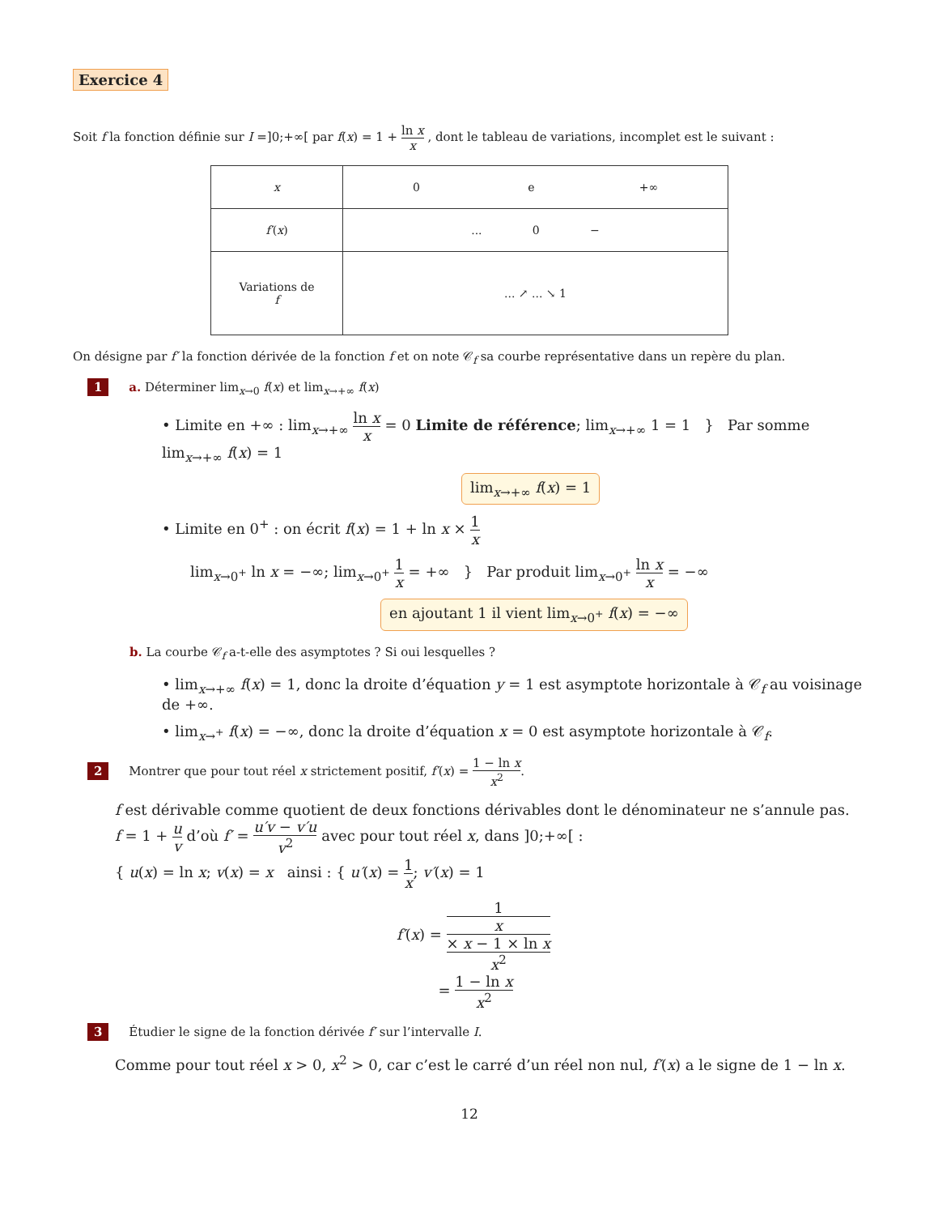Exercice 4
Soit f la fonction définie sur I =]0;+∞[ par f(x) = 1 + ln x x , dont le tableau de variations, incomplet est le suivant :
| x | 0 e +∞ |
| f′ ( x ) | ... 0 − |
| Variations de f | ... ↗ ... ↘ 1 |
On désigne par f′ la fonction dérivée de la fonction f et on note 𝒞<sub>f</sub> sa courbe représentative dans un repère du plan.
1 a. Déterminer lim<sub>x→0</sub> f(x) et lim<sub>x→+∞</sub> f(x)
• Limite en +∞ : lim<sub>x→+∞</sub> ln x x = 0 Limite de référence; lim<sub>x→+∞</sub> 1 = 1 } Par somme lim<sub>x→+∞</sub> f(x) = 1
lim<sub>x→+∞</sub> f(x) = 1
• Limite en 0<sup>+</sup> : on écrit f(x) = 1 + ln x × 1 x
lim<sub>x→0<sup>+</sup></sub> ln x = −∞; lim<sub>x→0<sup>+</sup></sub> 1 x = +∞ } Par produit lim<sub>x→0<sup>+</sup></sub> ln x x = −∞
en ajoutant 1 il vient lim<sub>x→0<sup>+</sup></sub> f(x) = −∞
b. La courbe 𝒞<sub>f</sub> a-t-elle des asymptotes ? Si oui lesquelles ?
• lim<sub>x→+∞</sub> f(x) = 1, donc la droite d’équation y = 1 est asymptote horizontale à 𝒞<sub>f</sub> au voisinage de +∞.
• lim<sub>x→<sup>+</sup></sub> f(x) = −∞, donc la droite d’équation x = 0 est asymptote horizontale à 𝒞<sub>f</sub>.
2 Montrer que pour tout réel x strictement positif, f′(x) = 1 − ln x x<sup>2</sup>.
f est dérivable comme quotient de deux fonctions dérivables dont le dénominateur ne s’annule pas.
f = 1 + u v d’où f′ = u′v − v′u v<sup>2</sup> avec pour tout réel x, dans ]0;+∞[ :
{ u(x) = ln x; v(x) = x ainsi : { u′(x) = 1 x; v′(x) = 1
f′(x) = 1
x
× x − 1 × ln x x<sup>2</sup>
= 1 − ln x x<sup>2</sup>
3 Étudier le signe de la fonction dérivée f′ sur l’intervalle I.
Comme pour tout réel x > 0, x<sup>2</sup> > 0, car c’est le carré d’un réel non nul, f′(x) a le signe de 1 − ln x.
12